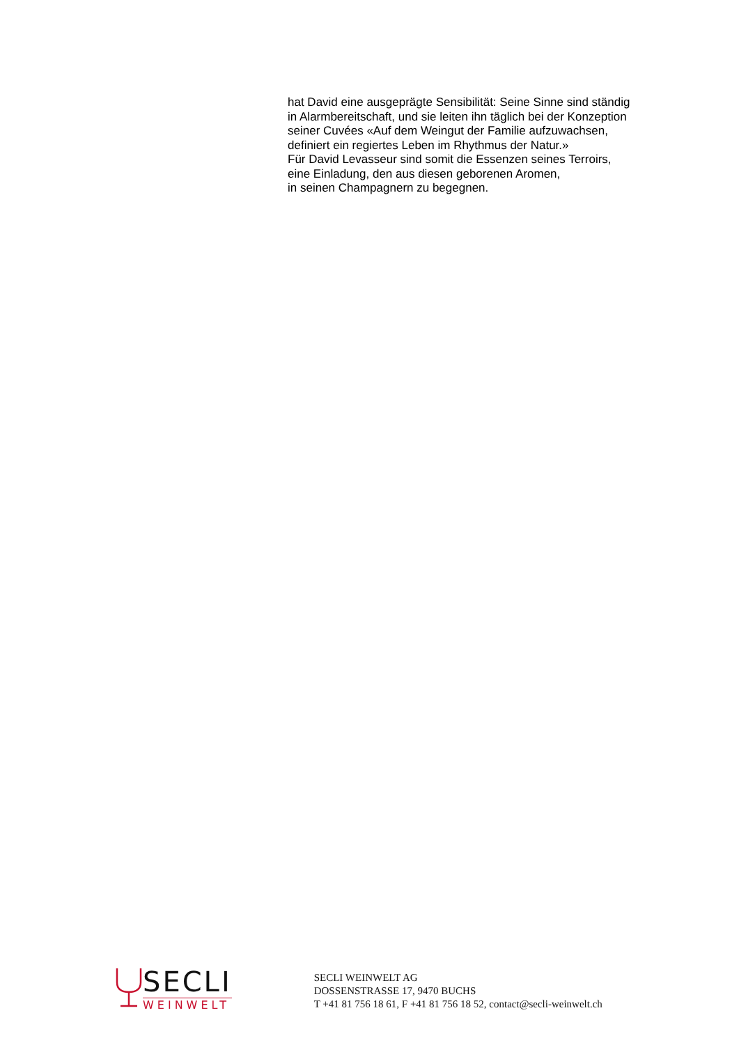hat David eine ausgeprägte Sensibilität: Seine Sinne sind ständig
in Alarmbereitschaft, und sie leiten ihn täglich bei der Konzeption
seiner Cuvées «Auf dem Weingut der Familie aufzuwachsen,
definiert ein regiertes Leben im Rhythmus der Natur.»
Für David Levasseur sind somit die Essenzen seines Terroirs,
eine Einladung, den aus diesen geborenen Aromen,
in seinen Champagnern zu begegnen.
SECLI
WEINWELT
SECLI WEINWELT AG
DOSSENSTRASSE 17, 9470 BUCHS
T +41 81 756 18 61, F +41 81 756 18 52, contact@secli-weinwelt.ch